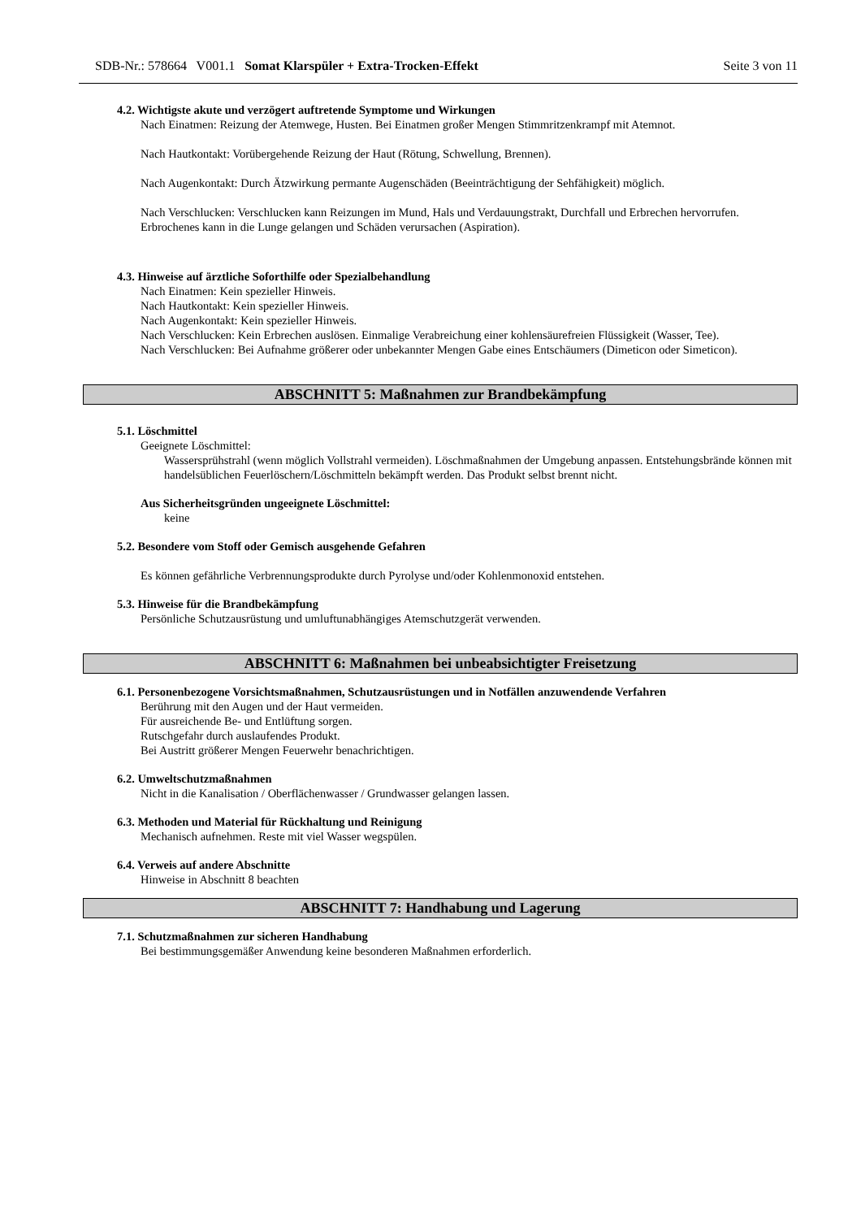SDB-Nr.: 578664 V001.1 Somat Klarspüler + Extra-Trocken-Effekt Seite 3 von 11
4.2. Wichtigste akute und verzögert auftretende Symptome und Wirkungen
Nach Einatmen: Reizung der Atemwege, Husten. Bei Einatmen großer Mengen Stimmritzenkrampf mit Atemnot.
Nach Hautkontakt: Vorübergehende Reizung der Haut (Rötung, Schwellung, Brennen).
Nach Augenkontakt: Durch Ätzwirkung permante Augenschäden (Beeinträchtigung der Sehfähigkeit) möglich.
Nach Verschlucken: Verschlucken kann Reizungen im Mund, Hals und Verdauungstrakt, Durchfall und Erbrechen hervorrufen. Erbrochenes kann in die Lunge gelangen und Schäden verursachen (Aspiration).
4.3. Hinweise auf ärztliche Soforthilfe oder Spezialbehandlung
Nach Einatmen: Kein spezieller Hinweis.
Nach Hautkontakt: Kein spezieller Hinweis.
Nach Augenkontakt: Kein spezieller Hinweis.
Nach Verschlucken: Kein Erbrechen auslösen. Einmalige Verabreichung einer kohlensäurefreien Flüssigkeit (Wasser, Tee).
Nach Verschlucken: Bei Aufnahme größerer oder unbekannter Mengen Gabe eines Entschäumers (Dimeticon oder Simeticon).
ABSCHNITT 5: Maßnahmen zur Brandbekämpfung
5.1. Löschmittel
Geeignete Löschmittel:
Wassersprühstrahl (wenn möglich Vollstrahl vermeiden). Löschmaßnahmen der Umgebung anpassen. Entstehungsbrände können mit handelsüblichen Feuerlöschern/Löschmitteln bekämpft werden. Das Produkt selbst brennt nicht.
Aus Sicherheitsgründen ungeeignete Löschmittel:
keine
5.2. Besondere vom Stoff oder Gemisch ausgehende Gefahren
Es können gefährliche Verbrennungsprodukte durch Pyrolyse und/oder Kohlenmonoxid entstehen.
5.3. Hinweise für die Brandbekämpfung
Persönliche Schutzausrüstung und umluftunabhängiges Atemschutzgerät verwenden.
ABSCHNITT 6: Maßnahmen bei unbeabsichtigter Freisetzung
6.1. Personenbezogene Vorsichtsmaßnahmen, Schutzausrüstungen und in Notfällen anzuwendende Verfahren
Berührung mit den Augen und der Haut vermeiden.
Für ausreichende Be- und Entlüftung sorgen.
Rutschgefahr durch auslaufendes Produkt.
Bei Austritt größerer Mengen Feuerwehr benachrichtigen.
6.2. Umweltschutzmaßnahmen
Nicht in die Kanalisation / Oberflächenwasser / Grundwasser gelangen lassen.
6.3. Methoden und Material für Rückhaltung und Reinigung
Mechanisch aufnehmen. Reste mit viel Wasser wegspülen.
6.4. Verweis auf andere Abschnitte
Hinweise in Abschnitt 8 beachten
ABSCHNITT 7: Handhabung und Lagerung
7.1. Schutzmaßnahmen zur sicheren Handhabung
Bei bestimmungsgemäßer Anwendung keine besonderen Maßnahmen erforderlich.